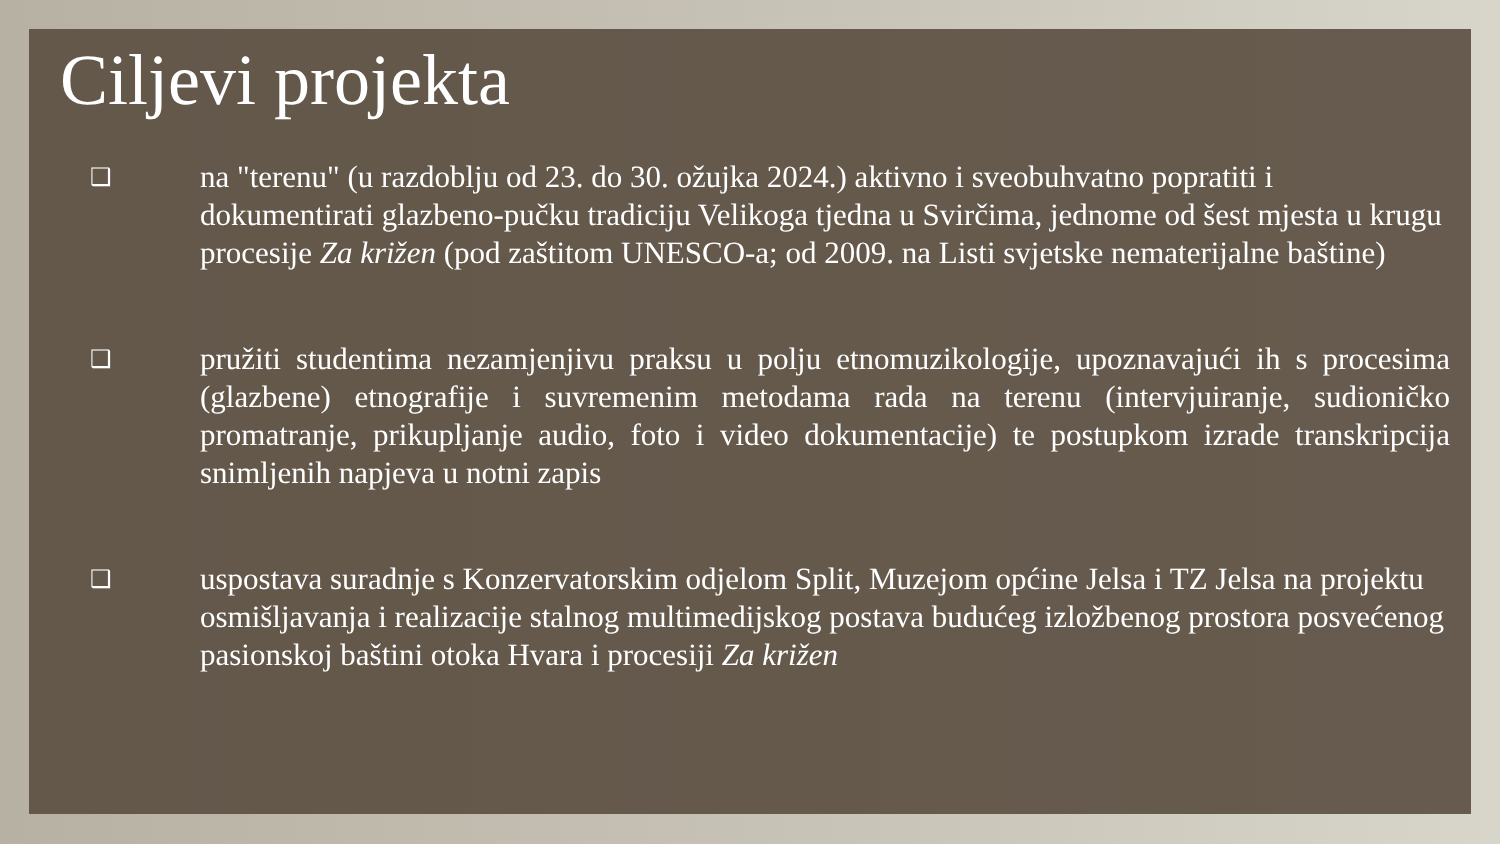Ciljevi projekta
❑
na "terenu" (u razdoblju od 23. do 30. ožujka 2024.) aktivno i sveobuhvatno popratiti i dokumentirati glazbeno-pučku tradiciju Velikoga tjedna u Svirčima, jednome od šest mjesta u krugu procesije Za križen (pod zaštitom UNESCO-a; od 2009. na Listi svjetske nematerijalne baštine)
❑
pružiti studentima nezamjenjivu praksu u polju etnomuzikologije, upoznavajući ih s procesima (glazbene) etnografije i suvremenim metodama rada na terenu (intervjuiranje, sudioničko promatranje, prikupljanje audio, foto i video dokumentacije) te postupkom izrade transkripcija snimljenih napjeva u notni zapis
❑
uspostava suradnje s Konzervatorskim odjelom Split, Muzejom općine Jelsa i TZ Jelsa na projektu osmišljavanja i realizacije stalnog multimedijskog postava budućeg izložbenog prostora posvećenog pasionskoj baštini otoka Hvara i procesiji Za križen